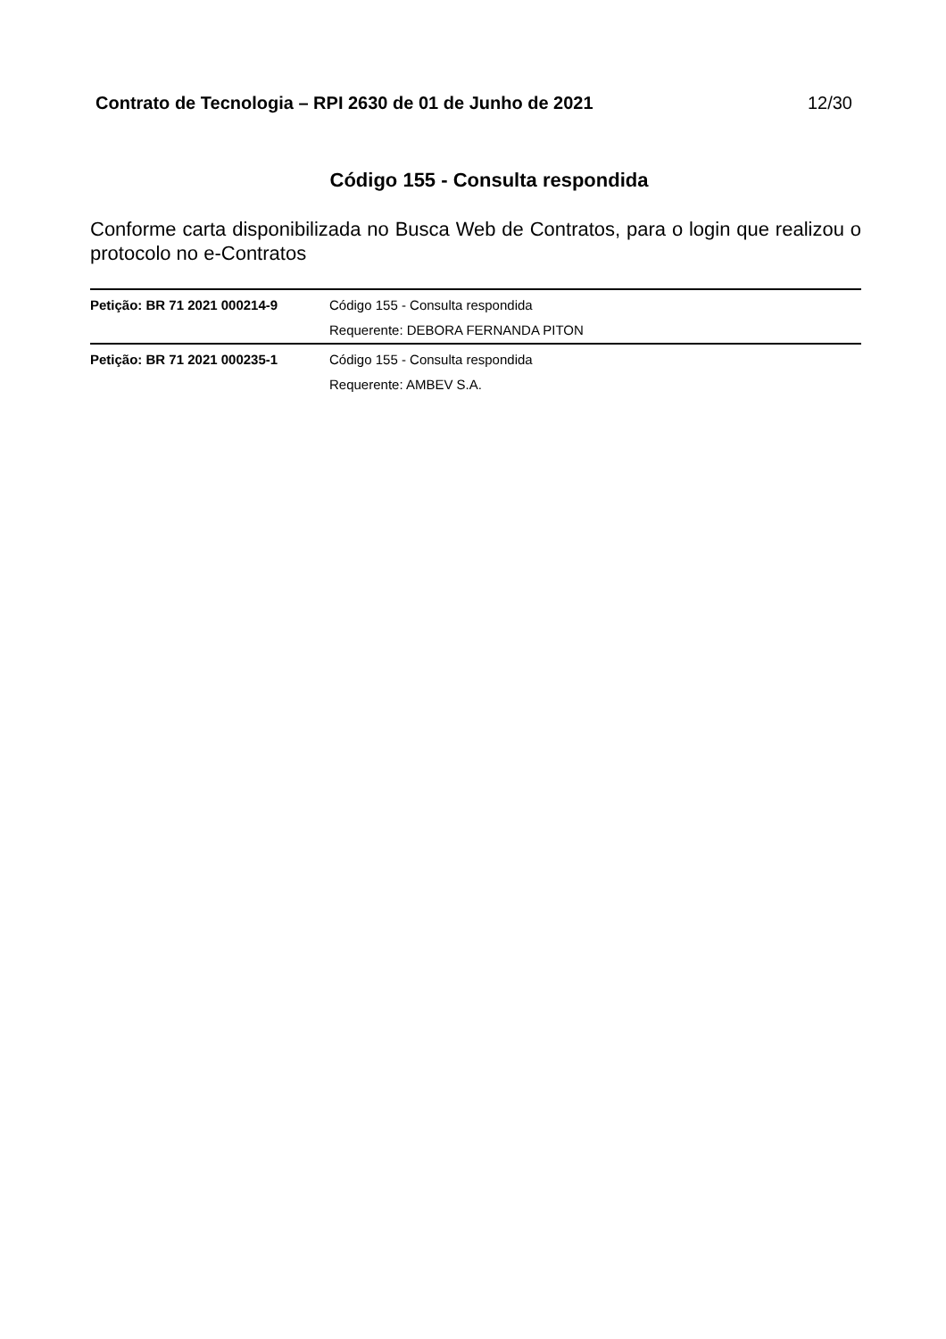Contrato de Tecnologia – RPI 2630 de 01 de Junho de 2021 12/30
Código 155 - Consulta respondida
Conforme carta disponibilizada no Busca Web de Contratos, para o login que realizou o protocolo no e-Contratos
| Petição: BR 71 2021 000214-9 | Código 155 - Consulta respondida |
| | Requerente: DEBORA FERNANDA PITON |
| Petição: BR 71 2021 000235-1 | Código 155 - Consulta respondida |
| | Requerente: AMBEV S.A. |